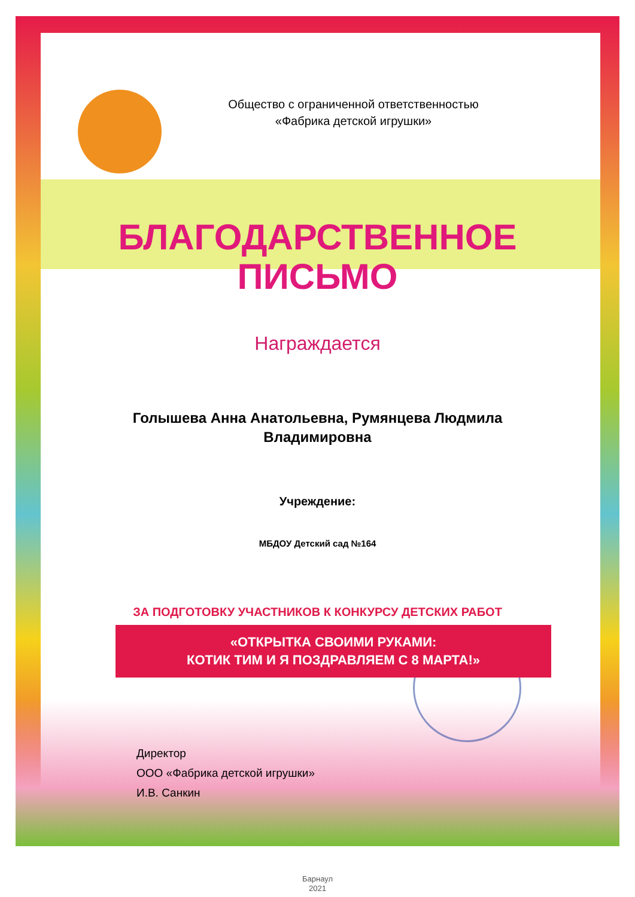Общество с ограниченной ответственностью
«Фабрика детской игрушки»
БЛАГОДАРСТВЕННОЕ
ПИСЬМО
Награждается
Голышева Анна Анатольевна, Румянцева Людмила Владимировна
Учреждение:
МБДОУ Детский сад №164
ЗА ПОДГОТОВКУ УЧАСТНИКОВ К КОНКУРСУ ДЕТСКИХ РАБОТ
«ОТКРЫТКА СВОИМИ РУКАМИ:
КОТИК ТИМ И Я ПОЗДРАВЛЯЕМ С 8 МАРТА!»
Директор
ООО «Фабрика детской игрушки»
И.В. Санкин
Барнаул
2021